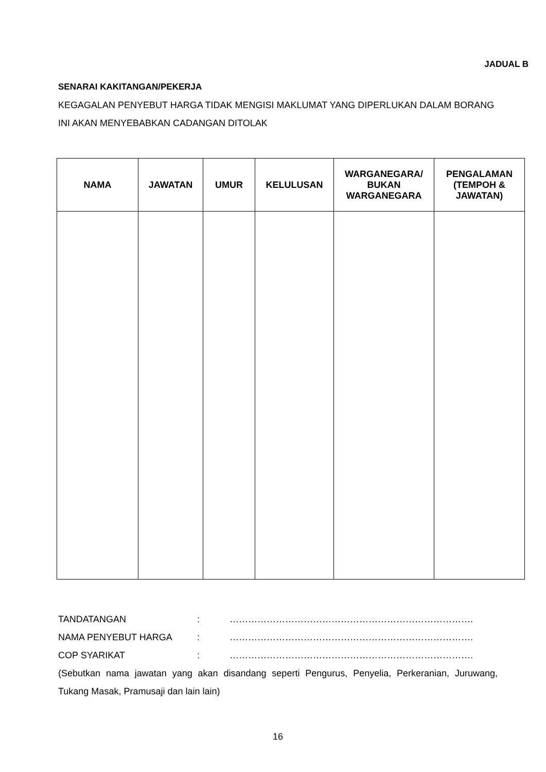JADUAL B
SENARAI KAKITANGAN/PEKERJA
KEGAGALAN PENYEBUT HARGA TIDAK MENGISI MAKLUMAT YANG DIPERLUKAN DALAM BORANG INI AKAN MENYEBABKAN CADANGAN DITOLAK
| NAMA | JAWATAN | UMUR | KELULUSAN | WARGANEGARA/ BUKAN WARGANEGARA | PENGALAMAN (TEMPOH & JAWATAN) |
| --- | --- | --- | --- | --- | --- |
TANDATANGAN: …………………………………………………………………….
NAMA PENYEBUT HARGA: …………………………………………………………………….
COP SYARIKAT: …………………………………………………………………….
(Sebutkan nama jawatan yang akan disandang seperti Pengurus, Penyelia, Perkeranian, Juruwang, Tukang Masak, Pramusaji dan lain lain)
16